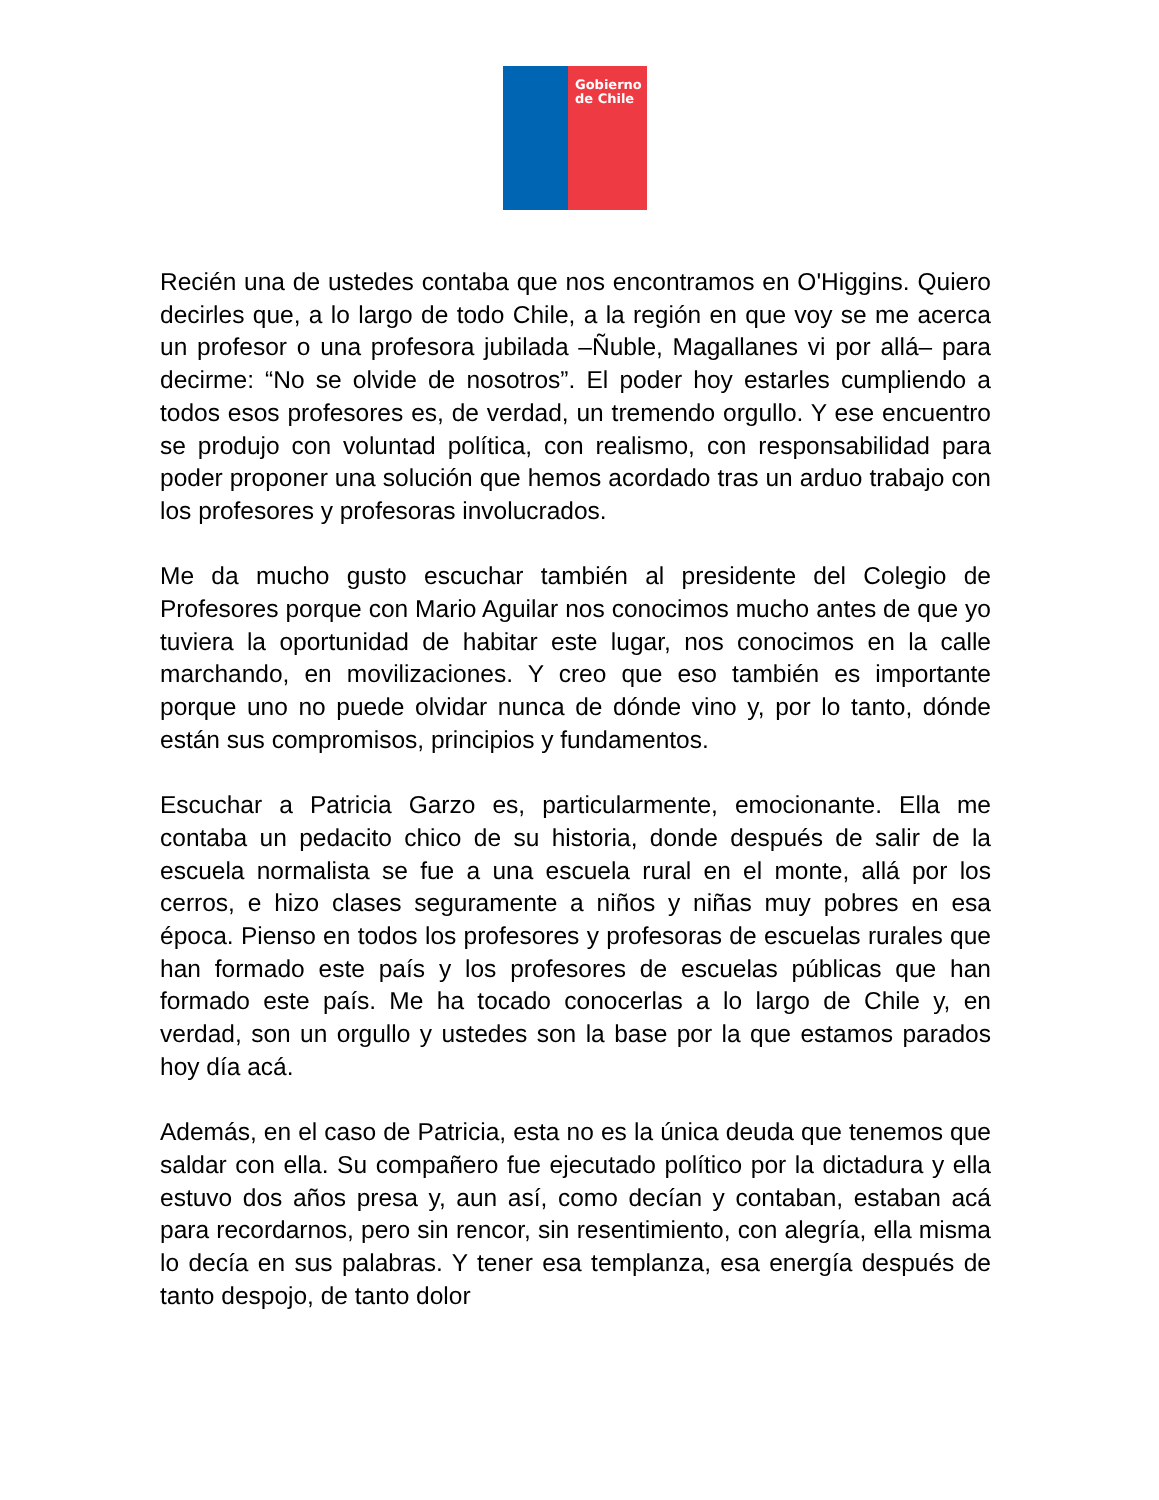Gobierno
de Chile
Recién una de ustedes contaba que nos encontramos en O'Higgins. Quiero decirles que, a lo largo de todo Chile, a la región en que voy se me acerca un profesor o una profesora jubilada –Ñuble, Magallanes vi por allá– para decirme: “No se olvide de nosotros”. El poder hoy estarles cumpliendo a todos esos profesores es, de verdad, un tremendo orgullo. Y ese encuentro se produjo con voluntad política, con realismo, con responsabilidad para poder proponer una solución que hemos acordado tras un arduo trabajo con los profesores y profesoras involucrados.
Me da mucho gusto escuchar también al presidente del Colegio de Profesores porque con Mario Aguilar nos conocimos mucho antes de que yo tuviera la oportunidad de habitar este lugar, nos conocimos en la calle marchando, en movilizaciones. Y creo que eso también es importante porque uno no puede olvidar nunca de dónde vino y, por lo tanto, dónde están sus compromisos, principios y fundamentos.
Escuchar a Patricia Garzo es, particularmente, emocionante. Ella me contaba un pedacito chico de su historia, donde después de salir de la escuela normalista se fue a una escuela rural en el monte, allá por los cerros, e hizo clases seguramente a niños y niñas muy pobres en esa época. Pienso en todos los profesores y profesoras de escuelas rurales que han formado este país y los profesores de escuelas públicas que han formado este país. Me ha tocado conocerlas a lo largo de Chile y, en verdad, son un orgullo y ustedes son la base por la que estamos parados hoy día acá.
Además, en el caso de Patricia, esta no es la única deuda que tenemos que saldar con ella. Su compañero fue ejecutado político por la dictadura y ella estuvo dos años presa y, aun así, como decían y contaban, estaban acá para recordarnos, pero sin rencor, sin resentimiento, con alegría, ella misma lo decía en sus palabras. Y tener esa templanza, esa energía después de tanto despojo, de tanto dolor